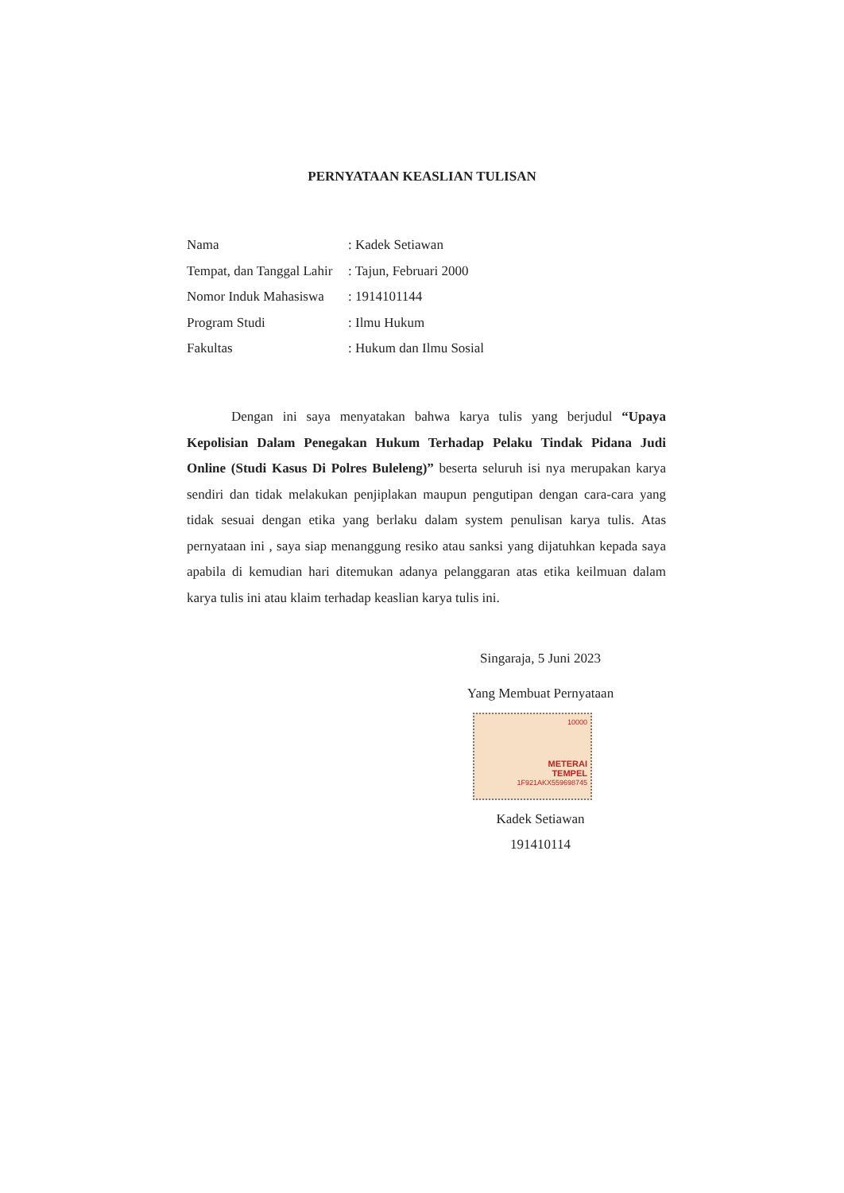PERNYATAAN KEASLIAN TULISAN
| Nama | : Kadek Setiawan |
| Tempat, dan Tanggal Lahir | : Tajun, Februari 2000 |
| Nomor Induk Mahasiswa | : 1914101144 |
| Program Studi | : Ilmu Hukum |
| Fakultas | : Hukum dan Ilmu Sosial |
Dengan ini saya menyatakan bahwa karya tulis yang berjudul “Upaya Kepolisian Dalam Penegakan Hukum Terhadap Pelaku Tindak Pidana Judi Online (Studi Kasus Di Polres Buleleng)” beserta seluruh isi nya merupakan karya sendiri dan tidak melakukan penjiplakan maupun pengutipan dengan cara-cara yang tidak sesuai dengan etika yang berlaku dalam system penulisan karya tulis. Atas pernyataan ini , saya siap menanggung resiko atau sanksi yang dijatuhkan kepada saya apabila di kemudian hari ditemukan adanya pelanggaran atas etika keilmuan dalam karya tulis ini atau klaim terhadap keaslian karya tulis ini.
Singaraja, 5 Juni 2023
Yang Membuat Pernyataan
10000
METERAI
TEMPEL
1F921AKX559698745
Kadek Setiawan
191410114